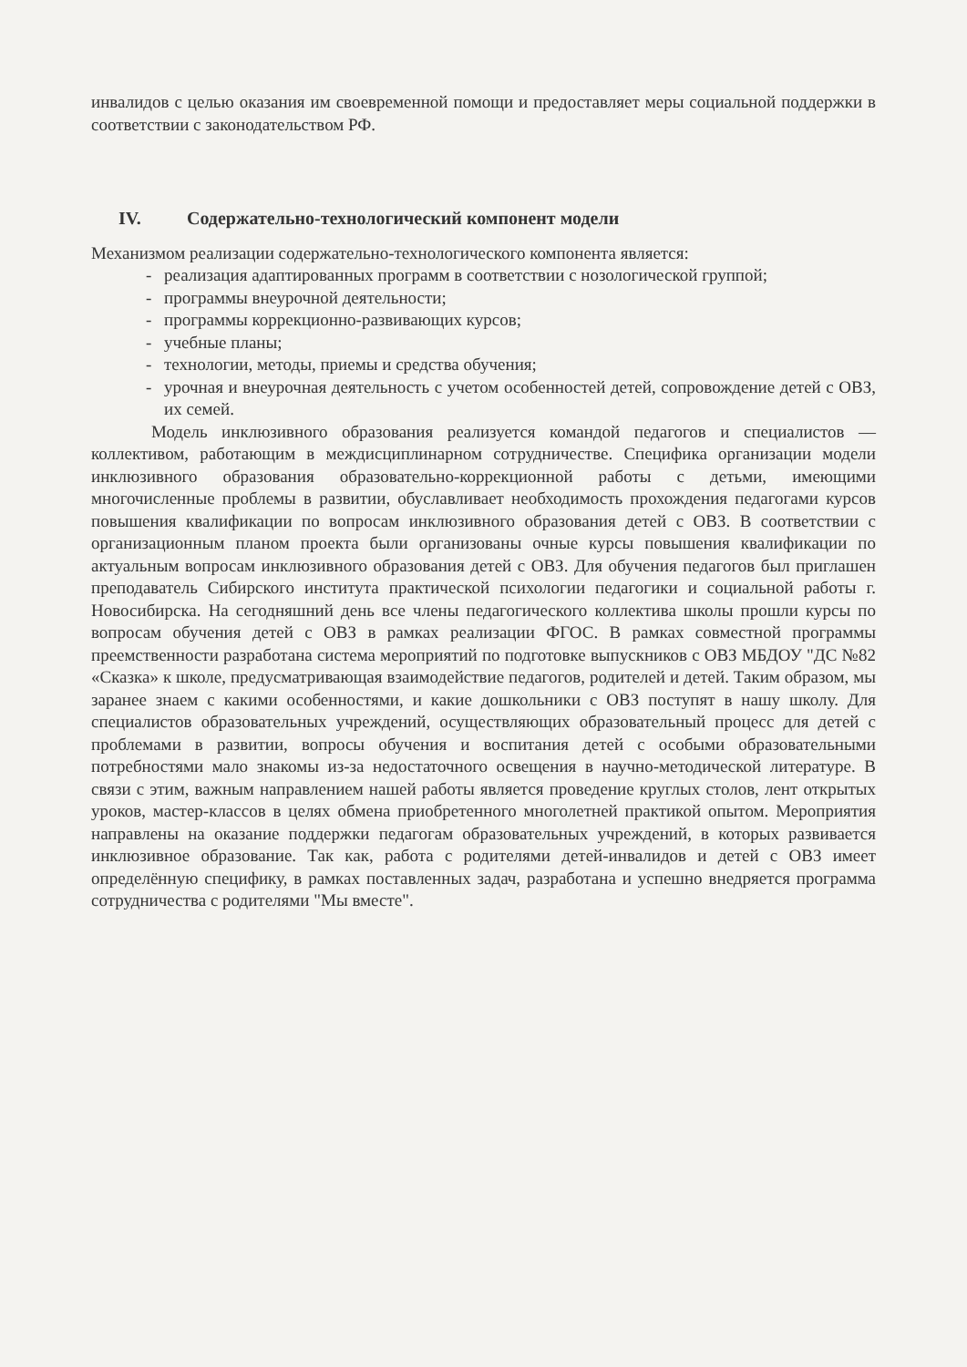инвалидов с целью оказания им своевременной помощи и предоставляет меры социальной поддержки в соответствии с законодательством РФ.
IV. Содержательно-технологический компонент модели
Механизмом реализации содержательно-технологического компонента является:
- реализация адаптированных программ в соответствии с нозологической группой;
- программы внеурочной деятельности;
- программы коррекционно-развивающих курсов;
- учебные планы;
- технологии, методы, приемы и средства обучения;
- урочная и внеурочная деятельность с учетом особенностей детей, сопровождение детей с ОВЗ, их семей.
Модель инклюзивного образования реализуется командой педагогов и специалистов — коллективом, работающим в междисциплинарном сотрудничестве. Специфика организации модели инклюзивного образования образовательно-коррекционной работы с детьми, имеющими многочисленные проблемы в развитии, обуславливает необходимость прохождения педагогами курсов повышения квалификации по вопросам инклюзивного образования детей с ОВЗ. В соответствии с организационным планом проекта были организованы очные курсы повышения квалификации по актуальным вопросам инклюзивного образования детей с ОВЗ. Для обучения педагогов был приглашен преподаватель Сибирского института практической психологии педагогики и социальной работы г. Новосибирска. На сегодняшний день все члены педагогического коллектива школы прошли курсы по вопросам обучения детей с ОВЗ в рамках реализации ФГОС. В рамках совместной программы преемственности разработана система мероприятий по подготовке выпускников с ОВЗ МБДОУ "ДС №82 «Сказка» к школе, предусматривающая взаимодействие педагогов, родителей и детей. Таким образом, мы заранее знаем с какими особенностями, и какие дошкольники с ОВЗ поступят в нашу школу. Для специалистов образовательных учреждений, осуществляющих образовательный процесс для детей с проблемами в развитии, вопросы обучения и воспитания детей с особыми образовательными потребностями мало знакомы из-за недостаточного освещения в научно-методической литературе. В связи с этим, важным направлением нашей работы является проведение круглых столов, лент открытых уроков, мастер-классов в целях обмена приобретенного многолетней практикой опытом. Мероприятия направлены на оказание поддержки педагогам образовательных учреждений, в которых развивается инклюзивное образование. Так как, работа с родителями детей-инвалидов и детей с ОВЗ имеет определённую специфику, в рамках поставленных задач, разработана и успешно внедряется программа сотрудничества с родителями "Мы вместе".